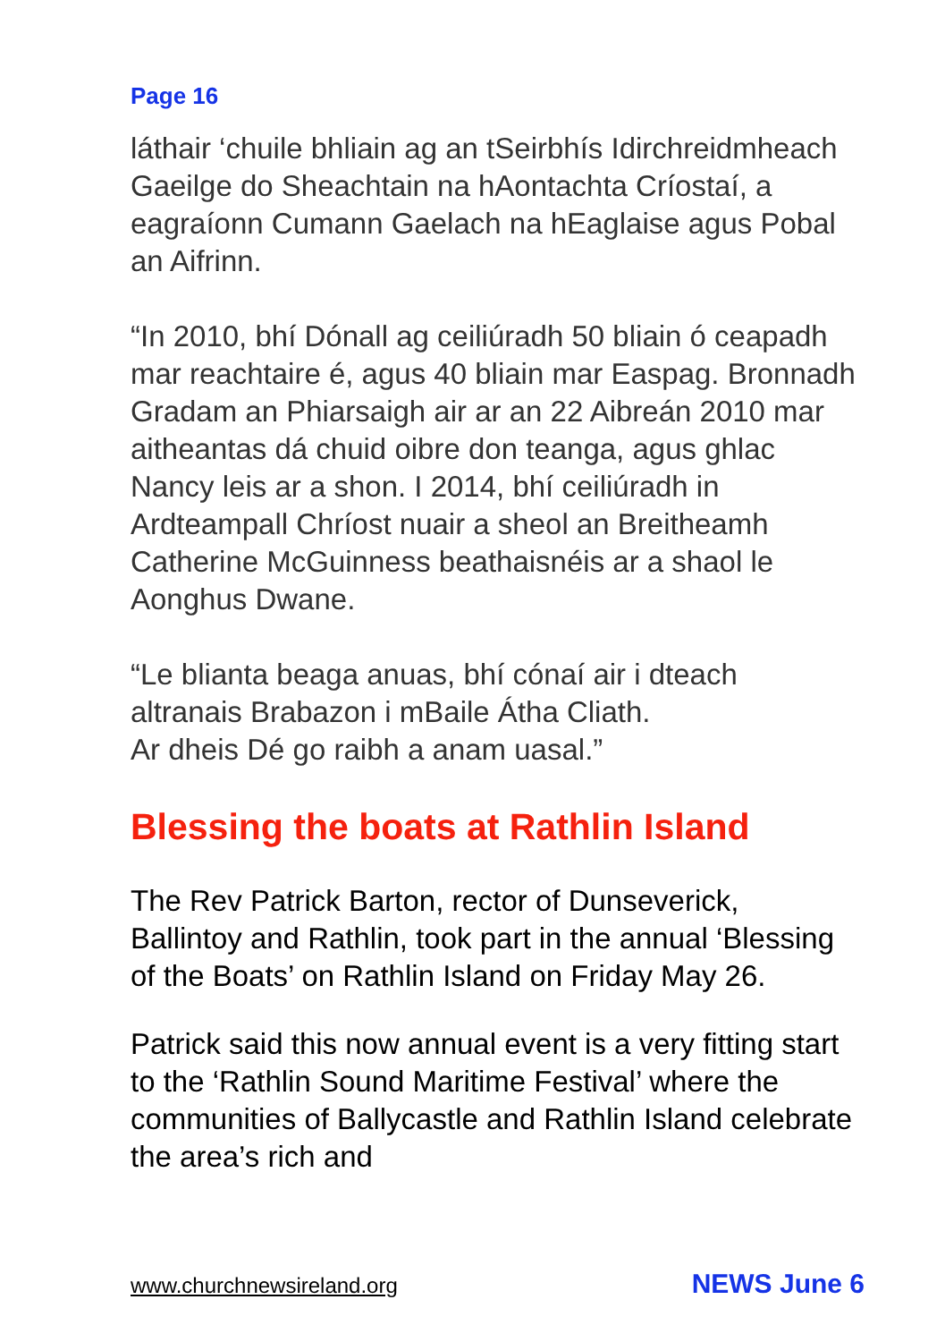Page 16
láthair ‘chuile bhliain ag an tSeirbhís Idirchreidmheach Gaeilge do Sheachtain na hAontachta Críostaí, a eagraíonn Cumann Gaelach na hEaglaise agus Pobal an Aifrinn.
“In 2010, bhí Dónall ag ceiliúradh 50 bliain ó ceapadh mar reachtaire é, agus 40 bliain mar Easpag. Bronnadh Gradam an Phiarsaigh air ar an 22 Aibreán 2010 mar aitheantas dá chuid oibre don teanga, agus ghlac Nancy leis ar a shon. I 2014, bhí ceiliúradh in Ardteampall Chríost nuair a sheol an Breitheamh Catherine McGuinness beathaisnéis ar a shaol le Aonghus Dwane.
“Le blianta beaga anuas, bhí cónaí air i dteach altranais Brabazon i mBaile Átha Cliath.
Ar dheis Dé go raibh a anam uasal.”
Blessing the boats at Rathlin Island
The Rev Patrick Barton, rector of Dunseverick, Ballintoy and Rathlin, took part in the annual ‘Blessing of the Boats’ on Rathlin Island on Friday May 26.
Patrick said this now annual event is a very fitting start to the ‘Rathlin Sound Maritime Festival’ where the communities of Ballycastle and Rathlin Island celebrate the area’s rich and
www.churchnewsireland.org NEWS June 6